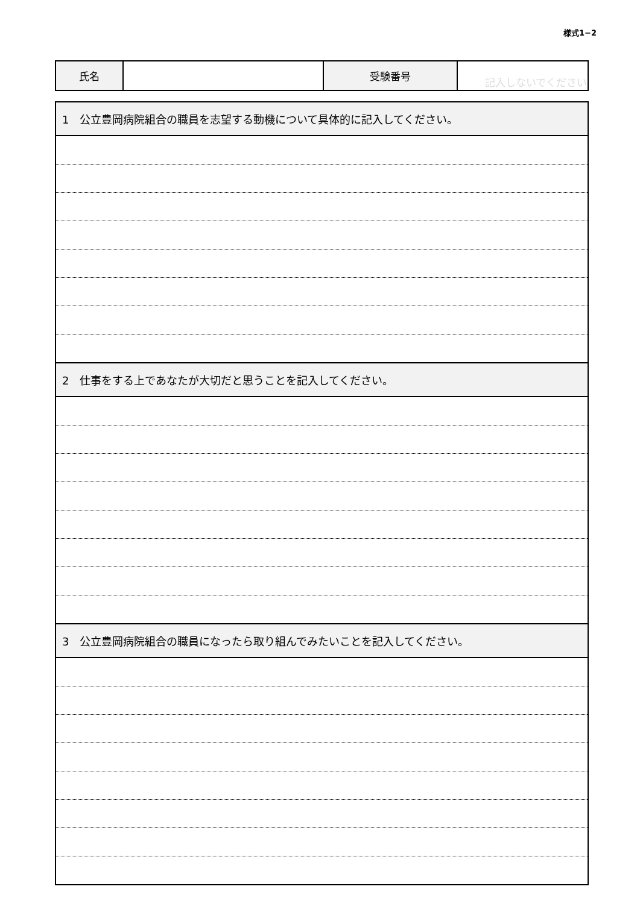様式1−2
| 氏名 | | 受験番号 | 記入しないでください |
| 1 公立豊岡病院組合の職員を志望する動機について具体的に記入してください。 |
| --- |
| 2 仕事をする上であなたが大切だと思うことを記入してください。 |
| 3 公立豊岡病院組合の職員になったら取り組んでみたいことを記入してください。 |